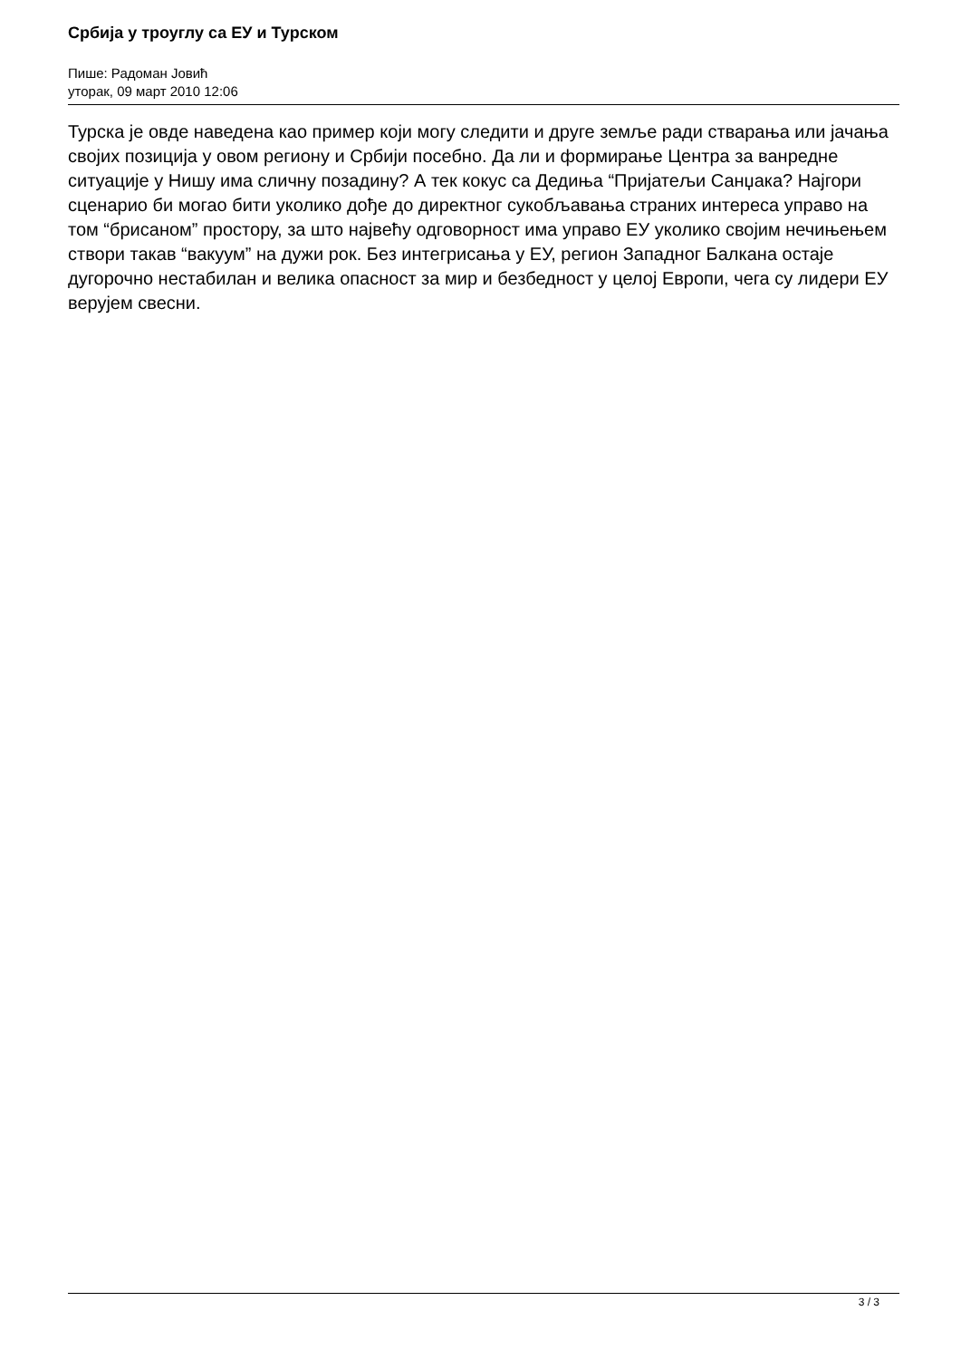Србија у троуглу са ЕУ и Турском
Пише: Радоман Јовић
уторак, 09 март 2010 12:06
Турска је овде наведена као пример који могу следити и друге земље ради стварања или јачања својих позиција у овом региону и Србији посебно. Да ли и формирање Центра за ванредне ситуације у Нишу има сличну позадину? А тек кокус са Дедиња “Пријатељи Санџака? Најгори сценарио би могао бити уколико дође до директног сукобљавања страних интереса управо на том “брисаном” простору, за што највећу одговорност има управо ЕУ уколико својим нечињењем створи такав “вакуум” на дужи рок. Без интегрисања у ЕУ, регион Западног Балкана остаје дугорочно нестабилан и велика опасност за мир и безбедност у целој Европи, чега су лидери ЕУ верујем свесни.
3 / 3